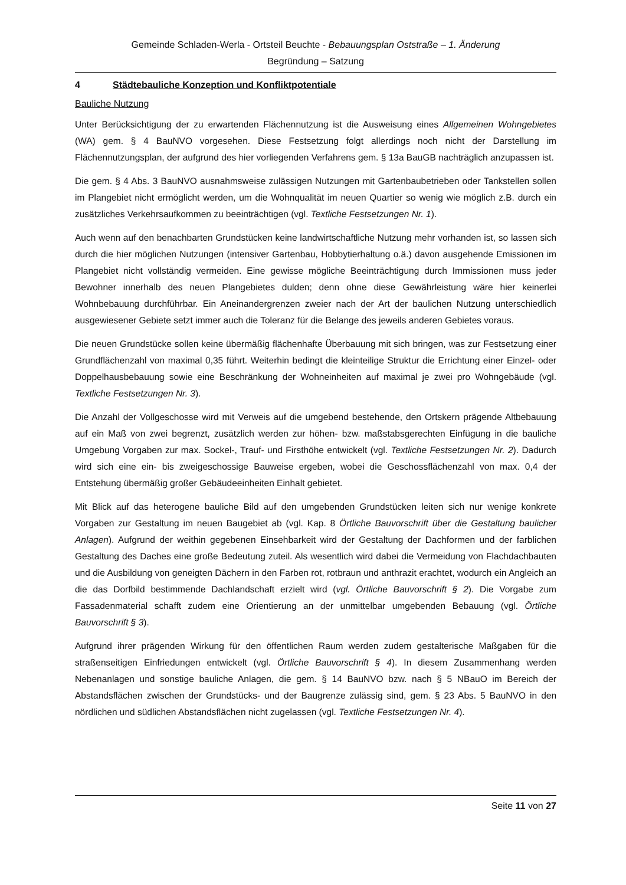Gemeinde Schladen-Werla - Ortsteil Beuchte - Bebauungsplan Oststraße – 1. Änderung
Begründung – Satzung
4 Städtebauliche Konzeption und Konfliktpotentiale
Bauliche Nutzung
Unter Berücksichtigung der zu erwartenden Flächennutzung ist die Ausweisung eines Allgemeinen Wohngebietes (WA) gem. § 4 BauNVO vorgesehen. Diese Festsetzung folgt allerdings noch nicht der Darstellung im Flächennutzungsplan, der aufgrund des hier vorliegenden Verfahrens gem. § 13a BauGB nachträglich anzupassen ist.
Die gem. § 4 Abs. 3 BauNVO ausnahmsweise zulässigen Nutzungen mit Gartenbaubetrieben oder Tankstellen sollen im Plangebiet nicht ermöglicht werden, um die Wohnqualität im neuen Quartier so wenig wie möglich z.B. durch ein zusätzliches Verkehrsaufkommen zu beeinträchtigen (vgl. Textliche Festsetzungen Nr. 1).
Auch wenn auf den benachbarten Grundstücken keine landwirtschaftliche Nutzung mehr vorhanden ist, so lassen sich durch die hier möglichen Nutzungen (intensiver Gartenbau, Hobbytierhaltung o.ä.) davon ausgehende Emissionen im Plangebiet nicht vollständig vermeiden. Eine gewisse mögliche Beeinträchtigung durch Immissionen muss jeder Bewohner innerhalb des neuen Plangebietes dulden; denn ohne diese Gewährleistung wäre hier keinerlei Wohnbebauung durchführbar. Ein Aneinandergrenzen zweier nach der Art der baulichen Nutzung unterschiedlich ausgewiesener Gebiete setzt immer auch die Toleranz für die Belange des jeweils anderen Gebietes voraus.
Die neuen Grundstücke sollen keine übermäßig flächenhafte Überbauung mit sich bringen, was zur Festsetzung einer Grundflächenzahl von maximal 0,35 führt. Weiterhin bedingt die kleinteilige Struktur die Errichtung einer Einzel- oder Doppelhausbebauung sowie eine Beschränkung der Wohneinheiten auf maximal je zwei pro Wohngebäude (vgl. Textliche Festsetzungen Nr. 3).
Die Anzahl der Vollgeschosse wird mit Verweis auf die umgebend bestehende, den Ortskern prägende Altbebauung auf ein Maß von zwei begrenzt, zusätzlich werden zur höhen- bzw. maßstabsgerechten Einfügung in die bauliche Umgebung Vorgaben zur max. Sockel-, Trauf- und Firsthöhe entwickelt (vgl. Textliche Festsetzungen Nr. 2). Dadurch wird sich eine ein- bis zweigeschossige Bauweise ergeben, wobei die Geschossflächenzahl von max. 0,4 der Entstehung übermäßig großer Gebäudeeinheiten Einhalt gebietet.
Mit Blick auf das heterogene bauliche Bild auf den umgebenden Grundstücken leiten sich nur wenige konkrete Vorgaben zur Gestaltung im neuen Baugebiet ab (vgl. Kap. 8 Örtliche Bauvorschrift über die Gestaltung baulicher Anlagen). Aufgrund der weithin gegebenen Einsehbarkeit wird der Gestaltung der Dachformen und der farblichen Gestaltung des Daches eine große Bedeutung zuteil. Als wesentlich wird dabei die Vermeidung von Flachdachbauten und die Ausbildung von geneigten Dächern in den Farben rot, rotbraun und anthrazit erachtet, wodurch ein Angleich an die das Dorfbild bestimmende Dachlandschaft erzielt wird (vgl. Örtliche Bauvorschrift § 2). Die Vorgabe zum Fassadenmaterial schafft zudem eine Orientierung an der unmittelbar umgebenden Bebauung (vgl. Örtliche Bauvorschrift § 3).
Aufgrund ihrer prägenden Wirkung für den öffentlichen Raum werden zudem gestalterische Maßgaben für die straßenseitigen Einfriedungen entwickelt (vgl. Örtliche Bauvorschrift § 4). In diesem Zusammenhang werden Nebenanlagen und sonstige bauliche Anlagen, die gem. § 14 BauNVO bzw. nach § 5 NBauO im Bereich der Abstandsflächen zwischen der Grundstücks- und der Baugrenze zulässig sind, gem. § 23 Abs. 5 BauNVO in den nördlichen und südlichen Abstandsflächen nicht zugelassen (vgl. Textliche Festsetzungen Nr. 4).
Seite 11 von 27